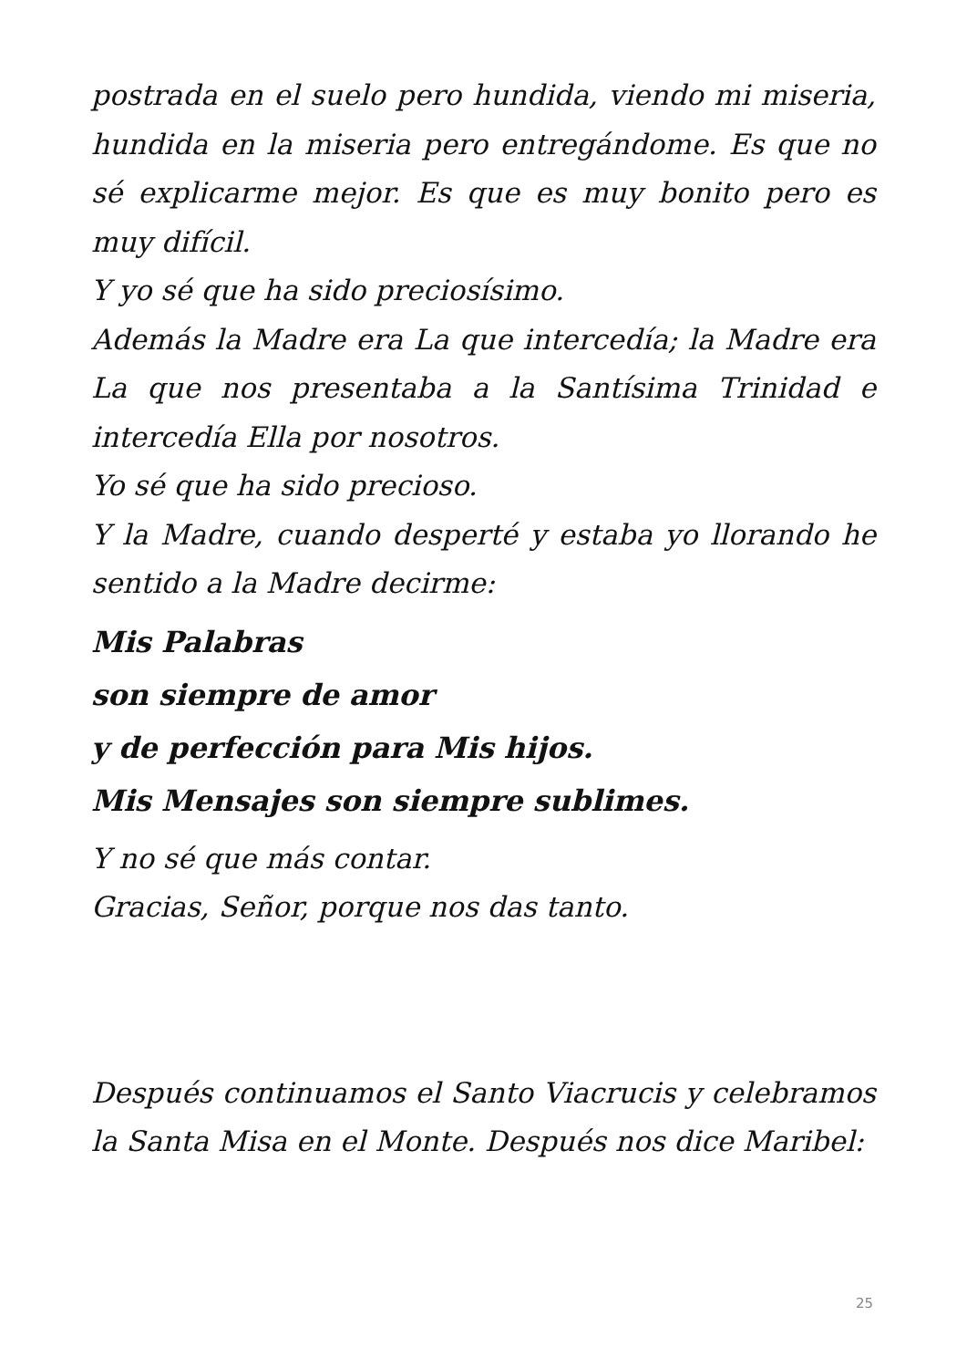postrada en el suelo pero hundida, viendo mi miseria, hundida en la miseria pero entregándome. Es que no sé explicarme mejor. Es que es muy bonito pero es muy difícil.
Y yo sé que ha sido preciosísimo.
Además la Madre era La que intercedía; la Madre era La que nos presentaba a la Santísima Trinidad e intercedía Ella por nosotros.
Yo sé que ha sido precioso.
Y la Madre, cuando desperté y estaba yo llorando he sentido a la Madre decirme:
Mis Palabras
son siempre de amor
y de perfección para Mis hijos.
Mis Mensajes son siempre sublimes.
Y no sé que más contar.
Gracias, Señor, porque nos das tanto.
Después continuamos el Santo Viacrucis y celebramos la Santa Misa en el Monte. Después nos dice Maribel:
25